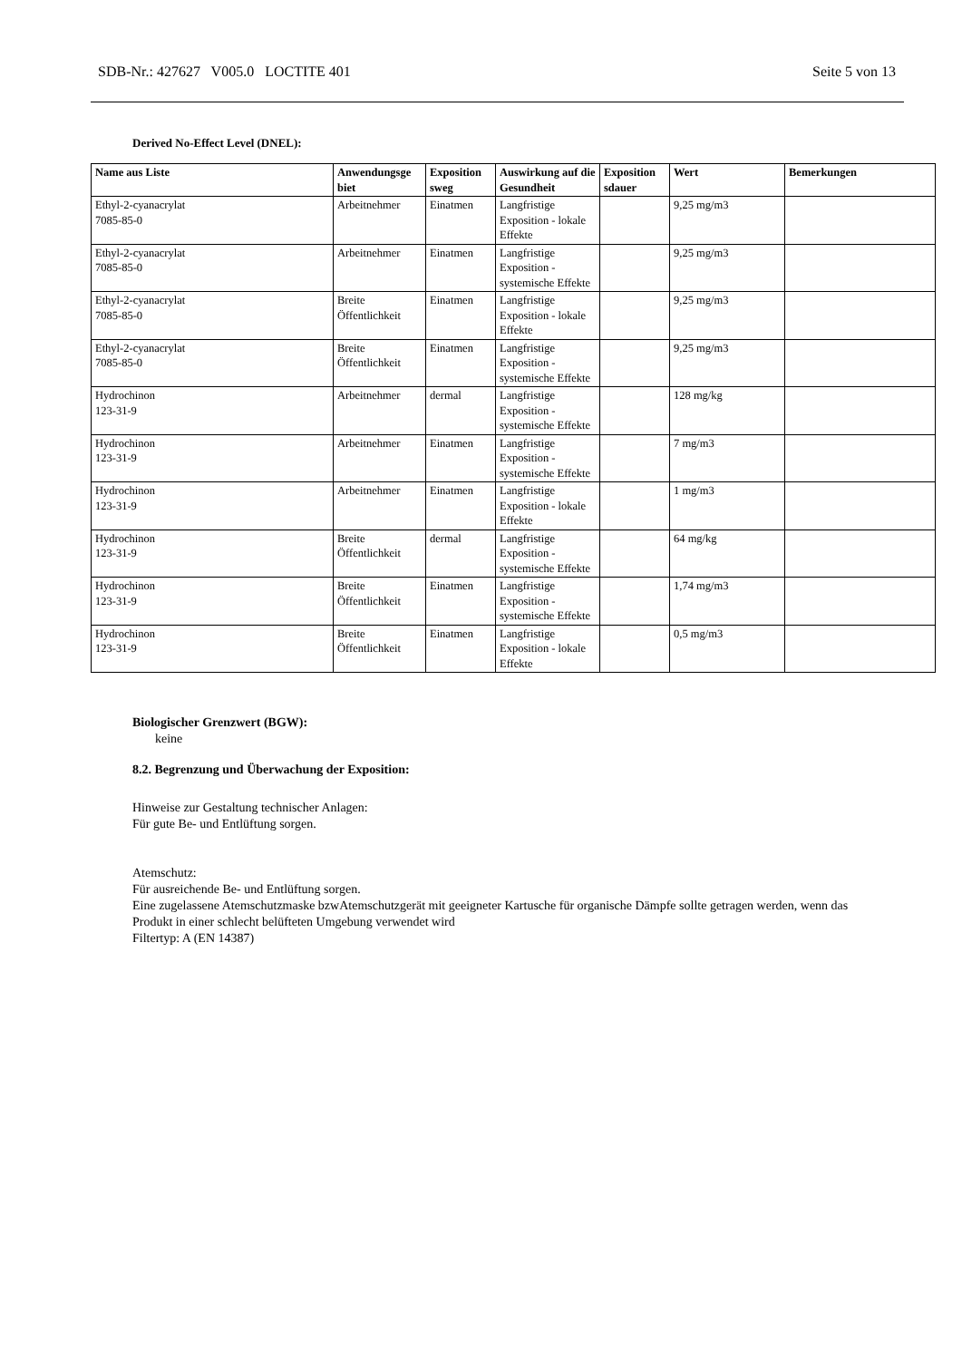SDB-Nr.: 427627 V005.0 LOCTITE 401 Seite 5 von 13
Derived No-Effect Level (DNEL):
| Name aus Liste | Anwendungsge biet | Exposition sweg | Auswirkung auf die Gesundheit | Exposition sdauer | Wert | Bemerkungen |
| --- | --- | --- | --- | --- | --- | --- |
| Ethyl-2-cyanacrylat 7085-85-0 | Arbeitnehmer | Einatmen | Langfristige Exposition - lokale Effekte | | 9,25 mg/m3 | |
| Ethyl-2-cyanacrylat 7085-85-0 | Arbeitnehmer | Einatmen | Langfristige Exposition - systemische Effekte | | 9,25 mg/m3 | |
| Ethyl-2-cyanacrylat 7085-85-0 | Breite Öffentlichkeit | Einatmen | Langfristige Exposition - lokale Effekte | | 9,25 mg/m3 | |
| Ethyl-2-cyanacrylat 7085-85-0 | Breite Öffentlichkeit | Einatmen | Langfristige Exposition - systemische Effekte | | 9,25 mg/m3 | |
| Hydrochinon 123-31-9 | Arbeitnehmer | dermal | Langfristige Exposition - systemische Effekte | | 128 mg/kg | |
| Hydrochinon 123-31-9 | Arbeitnehmer | Einatmen | Langfristige Exposition - systemische Effekte | | 7 mg/m3 | |
| Hydrochinon 123-31-9 | Arbeitnehmer | Einatmen | Langfristige Exposition - lokale Effekte | | 1 mg/m3 | |
| Hydrochinon 123-31-9 | Breite Öffentlichkeit | dermal | Langfristige Exposition - systemische Effekte | | 64 mg/kg | |
| Hydrochinon 123-31-9 | Breite Öffentlichkeit | Einatmen | Langfristige Exposition - systemische Effekte | | 1,74 mg/m3 | |
| Hydrochinon 123-31-9 | Breite Öffentlichkeit | Einatmen | Langfristige Exposition - lokale Effekte | | 0,5 mg/m3 | |
Biologischer Grenzwert (BGW):
keine
8.2. Begrenzung und Überwachung der Exposition:
Hinweise zur Gestaltung technischer Anlagen:
Für gute Be- und Entlüftung sorgen.
Atemschutz:
Für ausreichende Be- und Entlüftung sorgen.
Eine zugelassene Atemschutzmaske bzwAtemschutzgerät mit geeigneter Kartusche für organische Dämpfe sollte getragen werden, wenn das Produkt in einer schlecht belüfteten Umgebung verwendet wird
Filtertyp: A (EN 14387)